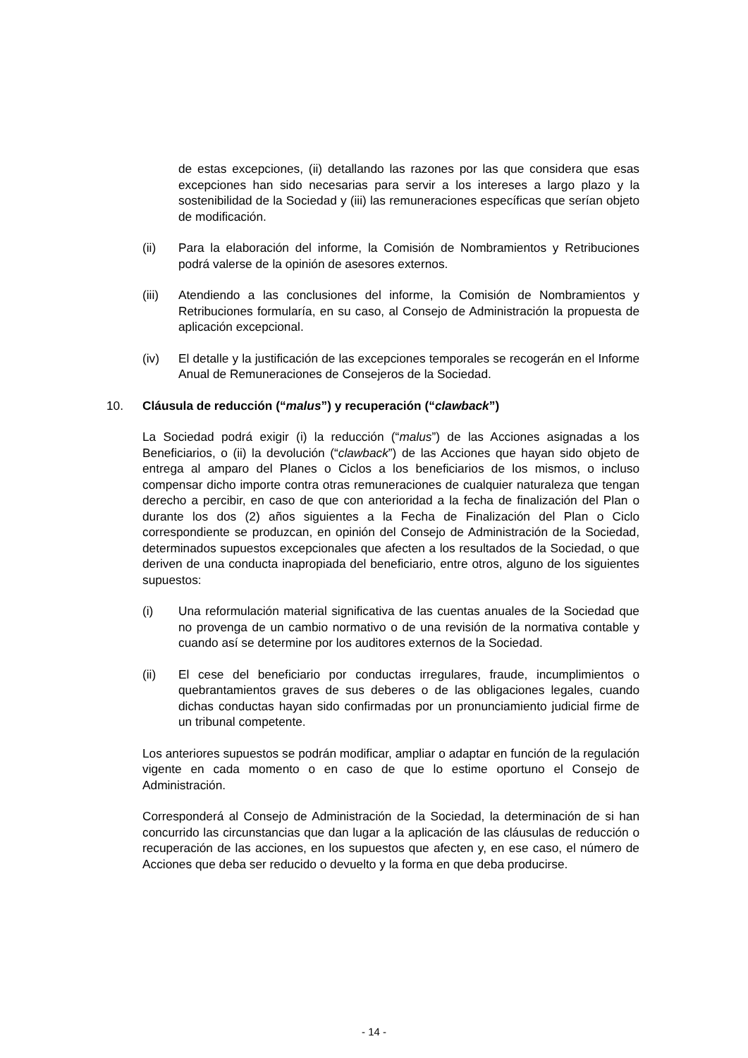de estas excepciones, (ii) detallando las razones por las que considera que esas excepciones han sido necesarias para servir a los intereses a largo plazo y la sostenibilidad de la Sociedad y (iii) las remuneraciones específicas que serían objeto de modificación.
(ii) Para la elaboración del informe, la Comisión de Nombramientos y Retribuciones podrá valerse de la opinión de asesores externos.
(iii) Atendiendo a las conclusiones del informe, la Comisión de Nombramientos y Retribuciones formularía, en su caso, al Consejo de Administración la propuesta de aplicación excepcional.
(iv) El detalle y la justificación de las excepciones temporales se recogerán en el Informe Anual de Remuneraciones de Consejeros de la Sociedad.
10. Cláusula de reducción (“malus”) y recuperación (“clawback”)
La Sociedad podrá exigir (i) la reducción (“malus”) de las Acciones asignadas a los Beneficiarios, o (ii) la devolución (“clawback”) de las Acciones que hayan sido objeto de entrega al amparo del Planes o Ciclos a los beneficiarios de los mismos, o incluso compensar dicho importe contra otras remuneraciones de cualquier naturaleza que tengan derecho a percibir, en caso de que con anterioridad a la fecha de finalización del Plan o durante los dos (2) años siguientes a la Fecha de Finalización del Plan o Ciclo correspondiente se produzcan, en opinión del Consejo de Administración de la Sociedad, determinados supuestos excepcionales que afecten a los resultados de la Sociedad, o que deriven de una conducta inapropiada del beneficiario, entre otros, alguno de los siguientes supuestos:
(i) Una reformulación material significativa de las cuentas anuales de la Sociedad que no provenga de un cambio normativo o de una revisión de la normativa contable y cuando así se determine por los auditores externos de la Sociedad.
(ii) El cese del beneficiario por conductas irregulares, fraude, incumplimientos o quebrantamientos graves de sus deberes o de las obligaciones legales, cuando dichas conductas hayan sido confirmadas por un pronunciamiento judicial firme de un tribunal competente.
Los anteriores supuestos se podrán modificar, ampliar o adaptar en función de la regulación vigente en cada momento o en caso de que lo estime oportuno el Consejo de Administración.
Corresponderá al Consejo de Administración de la Sociedad, la determinación de si han concurrido las circunstancias que dan lugar a la aplicación de las cláusulas de reducción o recuperación de las acciones, en los supuestos que afecten y, en ese caso, el número de Acciones que deba ser reducido o devuelto y la forma en que deba producirse.
- 14 -